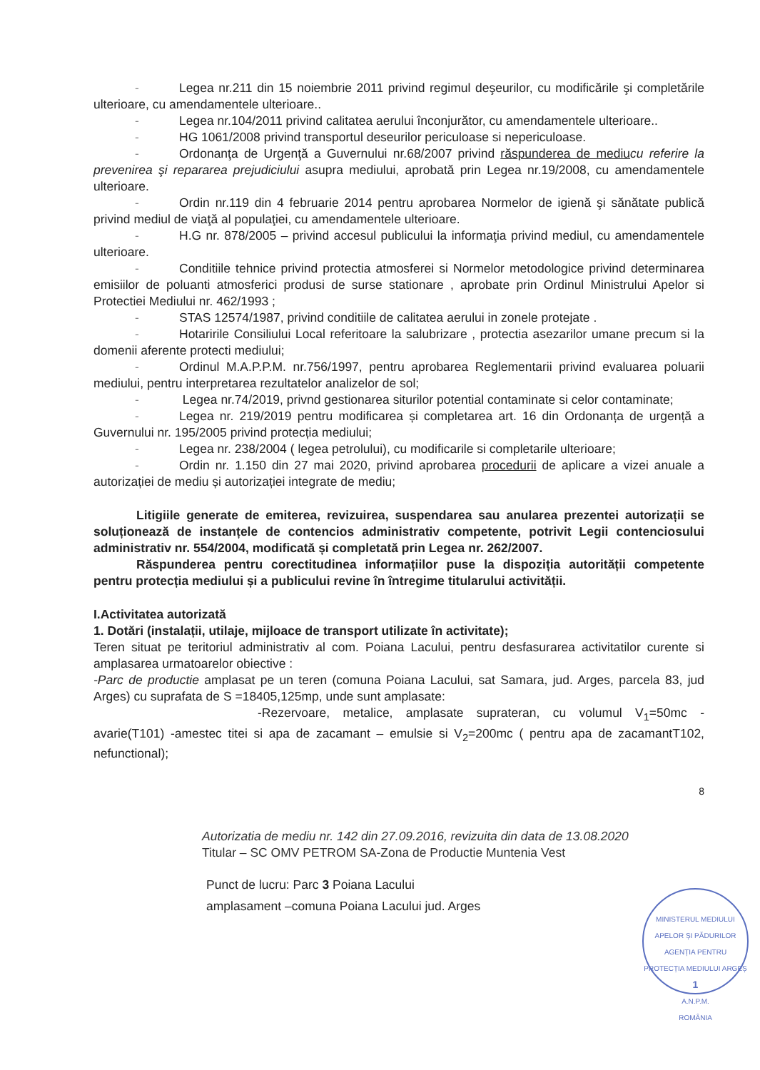- Legea nr.211 din 15 noiembrie 2011 privind regimul deşeurilor, cu modificările şi completările ulterioare, cu amendamentele ulterioare..
- Legea nr.104/2011 privind calitatea aerului înconjurător, cu amendamentele ulterioare..
- HG 1061/2008 privind transportul deseurilor periculoase si nepericuloase.
- Ordonanţa de Urgenţă a Guvernului nr.68/2007 privind răspunderea de mediu cu referire la prevenirea şi repararea prejudiciului asupra mediului, aprobată prin Legea nr.19/2008, cu amendamentele ulterioare.
- Ordin nr.119 din 4 februarie 2014 pentru aprobarea Normelor de igienă şi sănătate publică privind mediul de viaţă al populaţiei, cu amendamentele ulterioare.
- H.G nr. 878/2005 – privind accesul publicului la informaţia privind mediul, cu amendamentele ulterioare.
- Conditiile tehnice privind protectia atmosferei si Normelor metodologice privind determinarea emisiilor de poluanti atmosferici produsi de surse stationare , aprobate prin Ordinul Ministrului Apelor si Protectiei Mediului nr. 462/1993 ;
- STAS 12574/1987, privind conditiile de calitatea aerului in zonele protejate .
- Hotaririle Consiliului Local referitoare la salubrizare , protectia asezarilor umane precum si la domenii aferente protecti mediului;
- Ordinul M.A.P.P.M. nr.756/1997, pentru aprobarea Reglementarii privind evaluarea poluarii mediului, pentru interpretarea rezultatelor analizelor de sol;
- Legea nr.74/2019, privnd gestionarea siturilor potential contaminate si celor contaminate;
- Legea nr. 219/2019 pentru modificarea și completarea art. 16 din Ordonanța de urgență a Guvernului nr. 195/2005 privind protecția mediului;
- Legea nr. 238/2004 ( legea petrolului), cu modificarile si completarile ulterioare;
- Ordin nr. 1.150 din 27 mai 2020, privind aprobarea procedurii de aplicare a vizei anuale a autorizației de mediu și autorizației integrate de mediu;
Litigiile generate de emiterea, revizuirea, suspendarea sau anularea prezentei autorizații se soluționează de instanțele de contencios administrativ competente, potrivit Legii contenciosului administrativ nr. 554/2004, modificată și completată prin Legea nr. 262/2007.
Răspunderea pentru corectitudinea informațiilor puse la dispoziția autorității competente pentru protecția mediului și a publicului revine în întregime titularului activității.
I.Activitatea autorizată
1. Dotări (instalații, utilaje, mijloace de transport utilizate în activitate);
Teren situat pe teritoriul administrativ al com. Poiana Lacului, pentru desfasurarea activitatilor curente si amplasarea urmatoarelor obiective :
-Parc de productie amplasat pe un teren (comuna Poiana Lacului, sat Samara, jud. Arges, parcela 83, jud Arges) cu suprafata de S =18405,125mp, unde sunt amplasate:
-Rezervoare, metalice, amplasate suprateran, cu volumul V<sub>1</sub>=50mc - avarie(T101) -amestec titei si apa de zacamant – emulsie si V<sub>2</sub>=200mc ( pentru apa de zacamantT102, nefunctional);
8
Autorizatia de mediu nr. 142 din 27.09.2016, revizuita din data de 13.08.2020
Titular – SC OMV PETROM SA-Zona de Productie Muntenia Vest
Punct de lucru: Parc 3 Poiana Lacului
amplasament –comuna Poiana Lacului jud. Arges
MINISTERUL MEDIULUI APELOR ȘI PĂDURILOR
AGENȚIA PENTRU PROTECȚIA MEDIULUI ARGEȘ
1
A.N.P.M.
ROMÂNIA